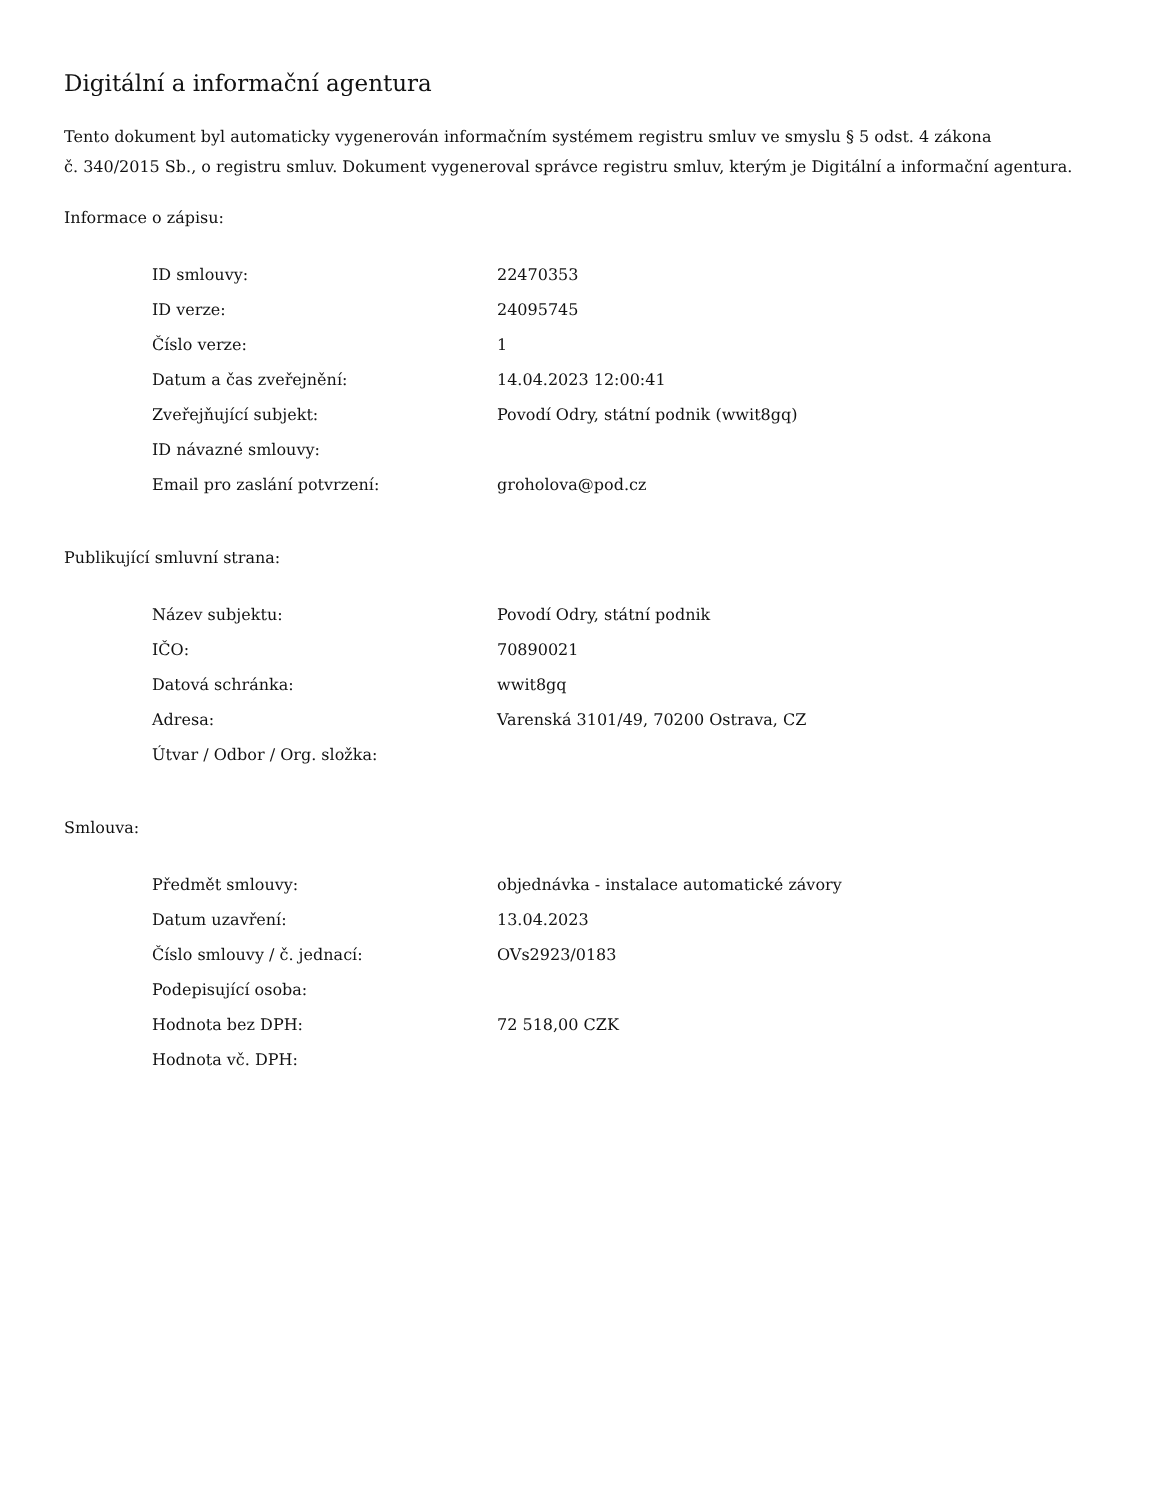Digitální a informační agentura
Tento dokument byl automaticky vygenerován informačním systémem registru smluv ve smyslu § 5 odst. 4 zákona
č. 340/2015 Sb., o registru smluv. Dokument vygeneroval správce registru smluv, kterým je Digitální a informační agentura.
Informace o zápisu:
| ID smlouvy: | 22470353 |
| ID verze: | 24095745 |
| Číslo verze: | 1 |
| Datum a čas zveřejnění: | 14.04.2023 12:00:41 |
| Zveřejňující subjekt: | Povodí Odry, státní podnik (wwit8gq) |
| ID návazné smlouvy: | |
| Email pro zaslání potvrzení: | groholova@pod.cz |
Publikující smluvní strana:
| Název subjektu: | Povodí Odry, státní podnik |
| IČO: | 70890021 |
| Datová schránka: | wwit8gq |
| Adresa: | Varenská 3101/49, 70200 Ostrava, CZ |
| Útvar / Odbor / Org. složka: | |
Smlouva:
| Předmět smlouvy: | objednávka - instalace automatické závory |
| Datum uzavření: | 13.04.2023 |
| Číslo smlouvy / č. jednací: | OVs2923/0183 |
| Podepisující osoba: | |
| Hodnota bez DPH: | 72 518,00 CZK |
| Hodnota vč. DPH: | |